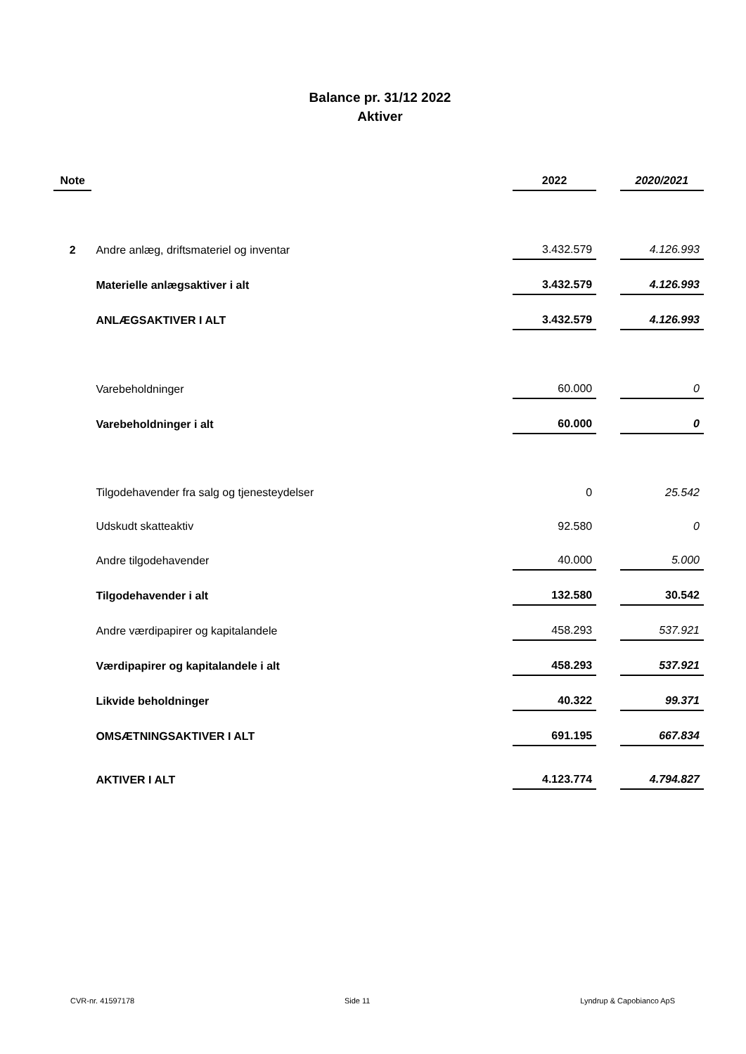Balance pr. 31/12 2022
Aktiver
| Note | | 2022 | | 2020/2021 |
| 2 | Andre anlæg, driftsmateriel og inventar | 3.432.579 | | 4.126.993 |
| | Materielle anlægsaktiver i alt | 3.432.579 | | 4.126.993 |
| | ANLÆGSAKTIVER I ALT | 3.432.579 | | 4.126.993 |
| | Varebeholdninger | 60.000 | | 0 |
| | Varebeholdninger i alt | 60.000 | | 0 |
| | Tilgodehavender fra salg og tjenesteydelser | 0 | | 25.542 |
| | Udskudt skatteaktiv | 92.580 | | 0 |
| | Andre tilgodehavender | 40.000 | | 5.000 |
| | Tilgodehavender i alt | 132.580 | | 30.542 |
| | Andre værdipapirer og kapitalandele | 458.293 | | 537.921 |
| | Værdipapirer og kapitalandele i alt | 458.293 | | 537.921 |
| | Likvide beholdninger | 40.322 | | 99.371 |
| | OMSÆTNINGSAKTIVER I ALT | 691.195 | | 667.834 |
| | AKTIVER I ALT | 4.123.774 | | 4.794.827 |
CVR-nr. 41597178 Side 11 Lyndrup & Capobianco ApS